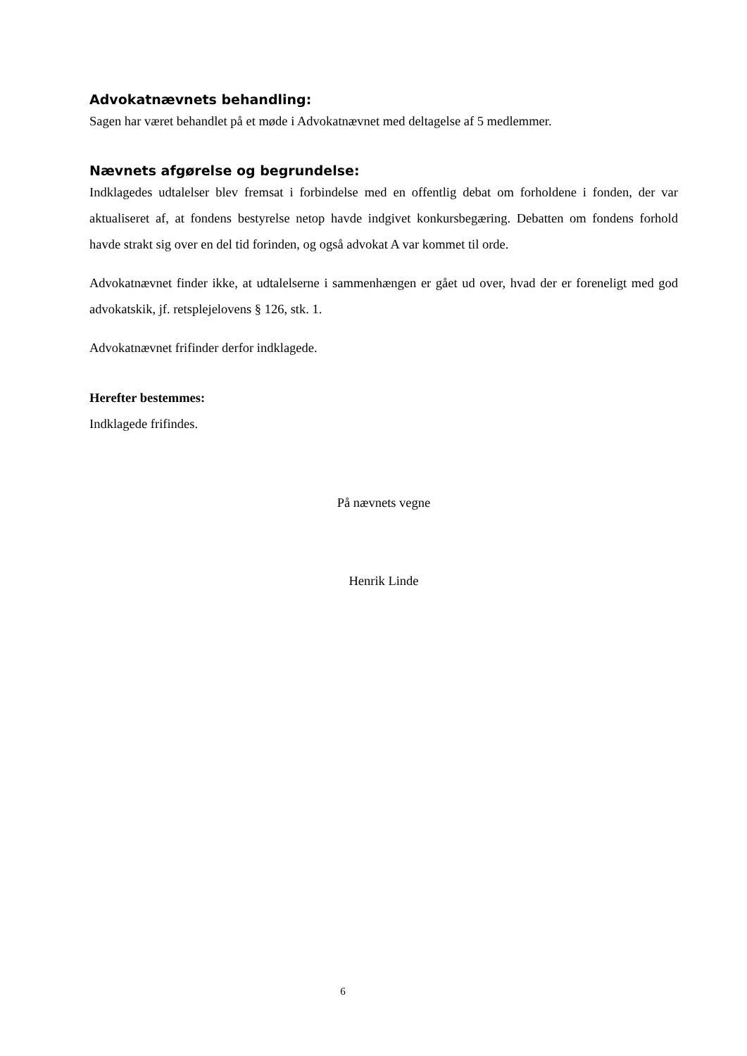Advokatnævnets behandling:
Sagen har været behandlet på et møde i Advokatnævnet med deltagelse af 5 medlemmer.
Nævnets afgørelse og begrundelse:
Indklagedes udtalelser blev fremsat i forbindelse med en offentlig debat om forholdene i fonden, der var aktualiseret af, at fondens bestyrelse netop havde indgivet konkursbegæring. Debatten om fondens forhold havde strakt sig over en del tid forinden, og også advokat A var kommet til orde.
Advokatnævnet finder ikke, at udtalelserne i sammenhængen er gået ud over, hvad der er foreneligt med god advokatskik, jf. retsplejelovens § 126, stk. 1.
Advokatnævnet frifinder derfor indklagede.
Herefter bestemmes:
Indklagede frifindes.
På nævnets vegne
Henrik Linde
6